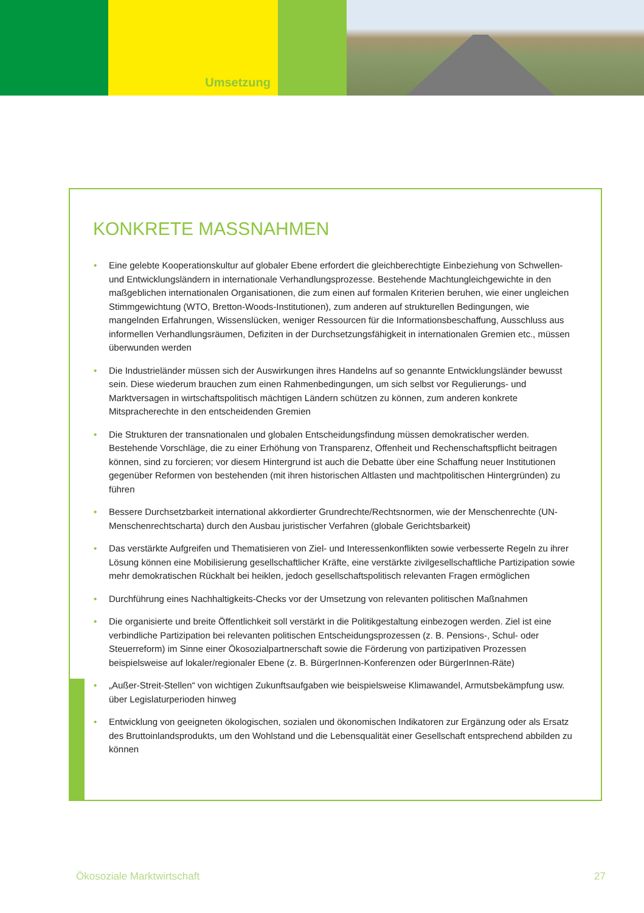Umsetzung
KONKRETE MASSNAHMEN
• Eine gelebte Kooperationskultur auf globaler Ebene erfordert die gleichberechtigte Einbeziehung von Schwellen- und Entwicklungsländern in internationale Verhandlungsprozesse. Bestehende Machtungleichgewichte in den maßgeblichen internationalen Organisationen, die zum einen auf formalen Kriterien beruhen, wie einer ungleichen Stimmgewichtung (WTO, Bretton-Woods-Institutionen), zum anderen auf strukturellen Bedingungen, wie mangelnden Erfahrungen, Wissenslücken, weniger Ressourcen für die Informationsbeschaffung, Ausschluss aus informellen Verhandlungsräumen, Defiziten in der Durchsetzungsfähigkeit in internationalen Gremien etc., müssen überwunden werden
• Die Industrieländer müssen sich der Auswirkungen ihres Handelns auf so genannte Entwicklungsländer bewusst sein. Diese wiederum brauchen zum einen Rahmenbedingungen, um sich selbst vor Regulierungs- und Marktversagen in wirtschaftspolitisch mächtigen Ländern schützen zu können, zum anderen konkrete Mitspracherechte in den entscheidenden Gremien
• Die Strukturen der transnationalen und globalen Entscheidungsfindung müssen demokratischer werden. Bestehende Vorschläge, die zu einer Erhöhung von Transparenz, Offenheit und Rechenschaftspflicht beitragen können, sind zu forcieren; vor diesem Hintergrund ist auch die Debatte über eine Schaffung neuer Institutionen gegenüber Reformen von bestehenden (mit ihren historischen Altlasten und machtpolitischen Hintergründen) zu führen
• Bessere Durchsetzbarkeit international akkordierter Grundrechte/Rechtsnormen, wie der Menschenrechte (UN-Menschenrechtscharta) durch den Ausbau juristischer Verfahren (globale Gerichtsbarkeit)
• Das verstärkte Aufgreifen und Thematisieren von Ziel- und Interessenkonflikten sowie verbesserte Regeln zu ihrer Lösung können eine Mobilisierung gesellschaftlicher Kräfte, eine verstärkte zivilgesellschaftliche Partizipation sowie mehr demokratischen Rückhalt bei heiklen, jedoch gesellschaftspolitisch relevanten Fragen ermöglichen
• Durchführung eines Nachhaltigkeits-Checks vor der Umsetzung von relevanten politischen Maßnahmen
• Die organisierte und breite Öffentlichkeit soll verstärkt in die Politikgestaltung einbezogen werden. Ziel ist eine verbindliche Partizipation bei relevanten politischen Entscheidungsprozessen (z. B. Pensions-, Schul- oder Steuerreform) im Sinne einer Ökosozialpartnerschaft sowie die Förderung von partizipativen Prozessen beispielsweise auf lokaler/regionaler Ebene (z. B. BürgerInnen-Konferenzen oder BürgerInnen-Räte)
• „Außer-Streit-Stellen“ von wichtigen Zukunftsaufgaben wie beispielsweise Klimawandel, Armutsbekämpfung usw. über Legislaturperioden hinweg
• Entwicklung von geeigneten ökologischen, sozialen und ökonomischen Indikatoren zur Ergänzung oder als Ersatz des Bruttoinlandsprodukts, um den Wohlstand und die Lebensqualität einer Gesellschaft entsprechend abbilden zu können
Ökosoziale Marktwirtschaft 27